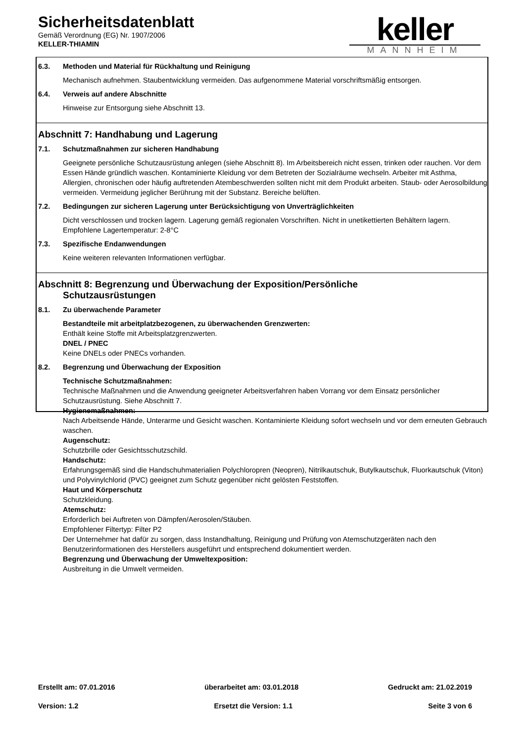Sicherheitsdatenblatt
Gemäß Verordnung (EG) Nr. 1907/2006
KELLER-THIAMIN
keller
MANNHEIM
6.3. Methoden und Material für Rückhaltung und Reinigung
Mechanisch aufnehmen. Staubentwicklung vermeiden. Das aufgenommene Material vorschriftsmäßig entsorgen.
6.4. Verweis auf andere Abschnitte
Hinweise zur Entsorgung siehe Abschnitt 13.
Abschnitt 7: Handhabung und Lagerung
7.1. Schutzmaßnahmen zur sicheren Handhabung
Geeignete persönliche Schutzausrüstung anlegen (siehe Abschnitt 8). Im Arbeitsbereich nicht essen, trinken oder rauchen. Vor dem Essen Hände gründlich waschen. Kontaminierte Kleidung vor dem Betreten der Sozialräume wechseln. Arbeiter mit Asthma, Allergien, chronischen oder häufig auftretenden Atembeschwerden sollten nicht mit dem Produkt arbeiten. Staub- oder Aerosolbildung vermeiden. Vermeidung jeglicher Berührung mit der Substanz. Bereiche belüften.
7.2. Bedingungen zur sicheren Lagerung unter Berücksichtigung von Unverträglichkeiten
Dicht verschlossen und trocken lagern. Lagerung gemäß regionalen Vorschriften. Nicht in unetikettierten Behältern lagern. Empfohlene Lagertemperatur: 2-8°C
7.3. Spezifische Endanwendungen
Keine weiteren relevanten Informationen verfügbar.
Abschnitt 8: Begrenzung und Überwachung der Exposition/Persönliche
Schutzausrüstungen
8.1. Zu überwachende Parameter
Bestandteile mit arbeitplatzbezogenen, zu überwachenden Grenzwerten:
Enthält keine Stoffe mit Arbeitsplatzgrenzwerten.
DNEL / PNEC
Keine DNELs oder PNECs vorhanden.
8.2. Begrenzung und Überwachung der Exposition
Technische Schutzmaßnahmen:
Technische Maßnahmen und die Anwendung geeigneter Arbeitsverfahren haben Vorrang vor dem Einsatz persönlicher Schutzausrüstung. Siehe Abschnitt 7.
Hygienemaßnahmen:
Nach Arbeitsende Hände, Unterarme und Gesicht waschen. Kontaminierte Kleidung sofort wechseln und vor dem erneuten Gebrauch waschen.
Augenschutz:
Schutzbrille oder Gesichtsschutzschild.
Handschutz:
Erfahrungsgemäß sind die Handschuhmaterialien Polychloropren (Neopren), Nitrilkautschuk, Butylkautschuk, Fluorkautschuk (Viton) und Polyvinylchlorid (PVC) geeignet zum Schutz gegenüber nicht gelösten Feststoffen.
Haut und Körperschutz
Schutzkleidung.
Atemschutz:
Erforderlich bei Auftreten von Dämpfen/Aerosolen/Stäuben.
Empfohlener Filtertyp: Filter P2
Der Unternehmer hat dafür zu sorgen, dass Instandhaltung, Reinigung und Prüfung von Atemschutzgeräten nach den Benutzerinformationen des Herstellers ausgeführt und entsprechend dokumentiert werden.
Begrenzung und Überwachung der Umweltexposition:
Ausbreitung in die Umwelt vermeiden.
Erstellt am: 07.01.2016 überarbeitet am: 03.01.2018 Gedruckt am: 21.02.2019
Version: 1.2 Ersetzt die Version: 1.1 Seite 3 von 6